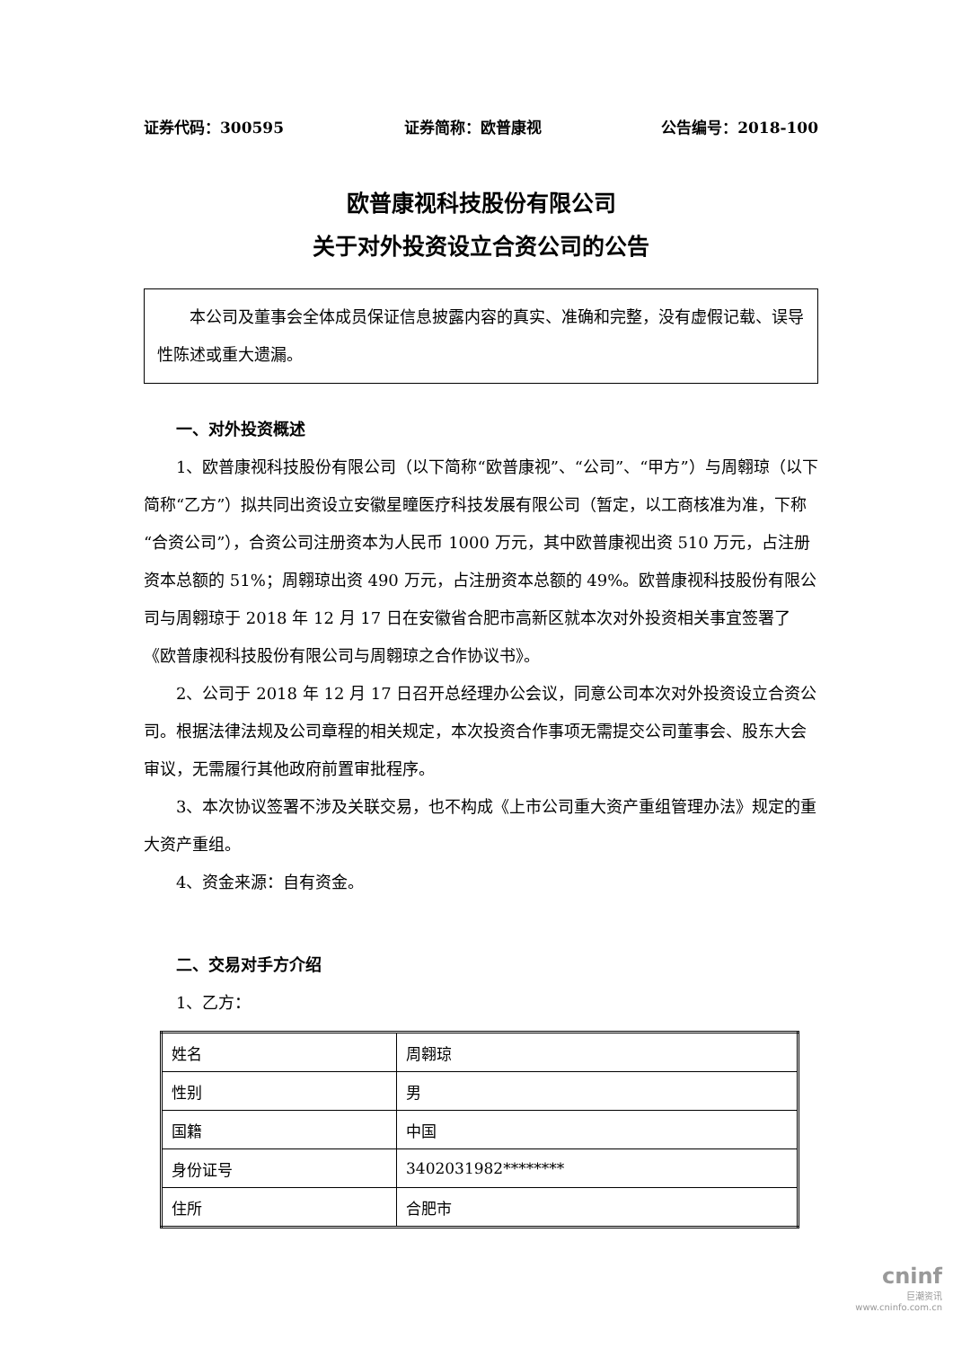证券代码：300595 证券简称：欧普康视 公告编号：2018-100
欧普康视科技股份有限公司
关于对外投资设立合资公司的公告
本公司及董事会全体成员保证信息披露内容的真实、准确和完整，没有虚假记载、误导性陈述或重大遗漏。
一、对外投资概述
1、欧普康视科技股份有限公司（以下简称“欧普康视”、“公司”、“甲方”）与周翱琼（以下简称“乙方”）拟共同出资设立安徽星瞳医疗科技发展有限公司（暂定，以工商核准为准，下称“合资公司”），合资公司注册资本为人民币 1000 万元，其中欧普康视出资 510 万元，占注册资本总额的 51%；周翱琼出资 490 万元，占注册资本总额的 49%。欧普康视科技股份有限公司与周翱琼于 2018 年 12 月 17 日在安徽省合肥市高新区就本次对外投资相关事宜签署了《欧普康视科技股份有限公司与周翱琼之合作协议书》。
2、公司于 2018 年 12 月 17 日召开总经理办公会议，同意公司本次对外投资设立合资公司。根据法律法规及公司章程的相关规定，本次投资合作事项无需提交公司董事会、股东大会审议，无需履行其他政府前置审批程序。
3、本次协议签署不涉及关联交易，也不构成《上市公司重大资产重组管理办法》规定的重大资产重组。
4、资金来源：自有资金。
二、交易对手方介绍
1、乙方：
| 姓名 | 周翱琼 |
| 性别 | 男 |
| 国籍 | 中国 |
| 身份证号 | 3402031982******** |
| 住所 | 合肥市 |
cninf
巨潮资讯
www.cninfo.com.cn